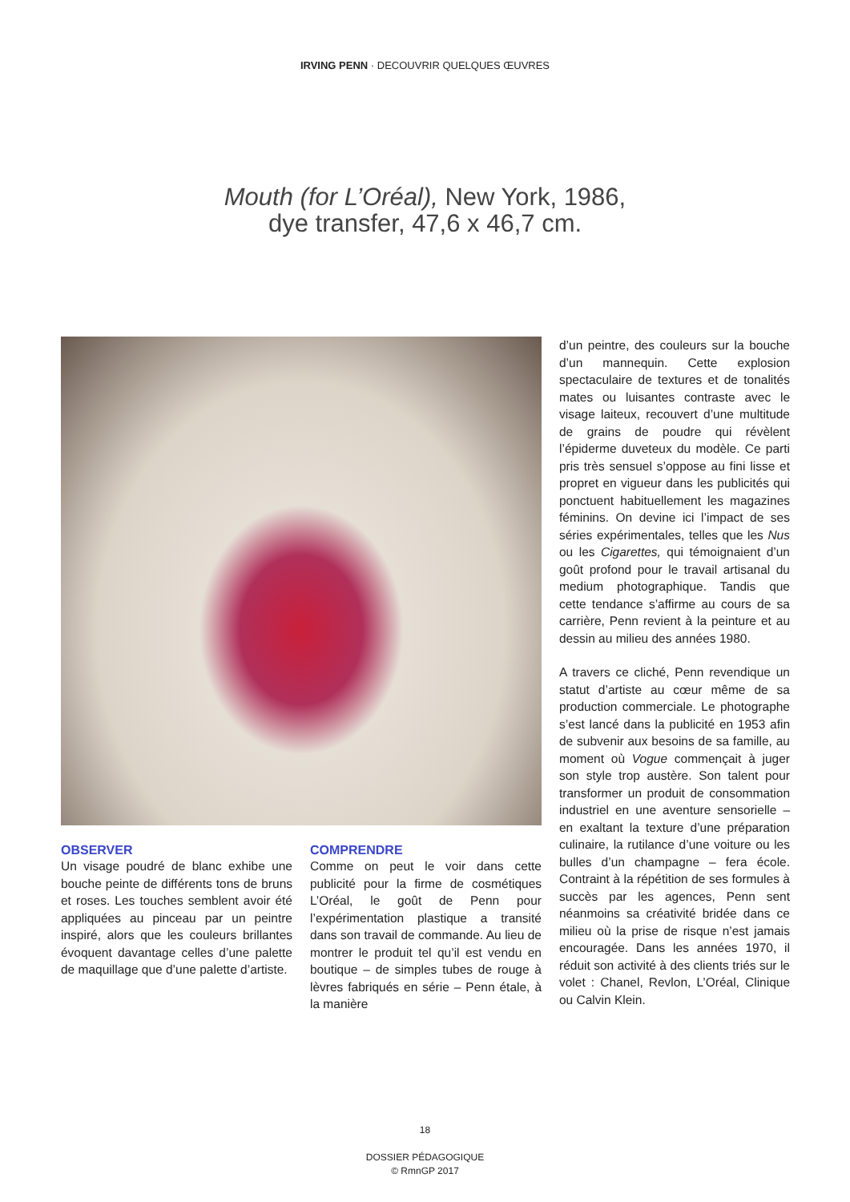IRVING PENN · DECOUVRIR QUELQUES ŒUVRES
Mouth (for L’Oréal), New York, 1986,
dye transfer, 47,6 x 46,7 cm.
OBSERVER
Un visage poudré de blanc exhibe une bouche peinte de différents tons de bruns et roses. Les touches semblent avoir été appliquées au pinceau par un peintre inspiré, alors que les couleurs brillantes évoquent davantage celles d’une palette de maquillage que d’une palette d’artiste.
COMPRENDRE
Comme on peut le voir dans cette publicité pour la firme de cosmétiques L’Oréal, le goût de Penn pour l’expérimentation plastique a transité dans son travail de commande. Au lieu de montrer le produit tel qu’il est vendu en boutique – de simples tubes de rouge à lèvres fabriqués en série – Penn étale, à la manière
d’un peintre, des couleurs sur la bouche d’un mannequin. Cette explosion spectaculaire de textures et de tonalités mates ou luisantes contraste avec le visage laiteux, recouvert d’une multitude de grains de poudre qui révèlent l’épiderme duveteux du modèle. Ce parti pris très sensuel s’oppose au fini lisse et propret en vigueur dans les publicités qui ponctuent habituellement les magazines féminins. On devine ici l’impact de ses séries expérimentales, telles que les Nus ou les Cigarettes, qui témoignaient d’un goût profond pour le travail artisanal du medium photographique. Tandis que cette tendance s’affirme au cours de sa carrière, Penn revient à la peinture et au dessin au milieu des années 1980.
A travers ce cliché, Penn revendique un statut d’artiste au cœur même de sa production commerciale. Le photographe s’est lancé dans la publicité en 1953 afin de subvenir aux besoins de sa famille, au moment où Vogue commençait à juger son style trop austère. Son talent pour transformer un produit de consommation industriel en une aventure sensorielle – en exaltant la texture d’une préparation culinaire, la rutilance d’une voiture ou les bulles d’un champagne – fera école. Contraint à la répétition de ses formules à succès par les agences, Penn sent néanmoins sa créativité bridée dans ce milieu où la prise de risque n’est jamais encouragée. Dans les années 1970, il réduit son activité à des clients triés sur le volet : Chanel, Revlon, L’Oréal, Clinique ou Calvin Klein.
18
DOSSIER PÉDAGOGIQUE
© RmnGP 2017